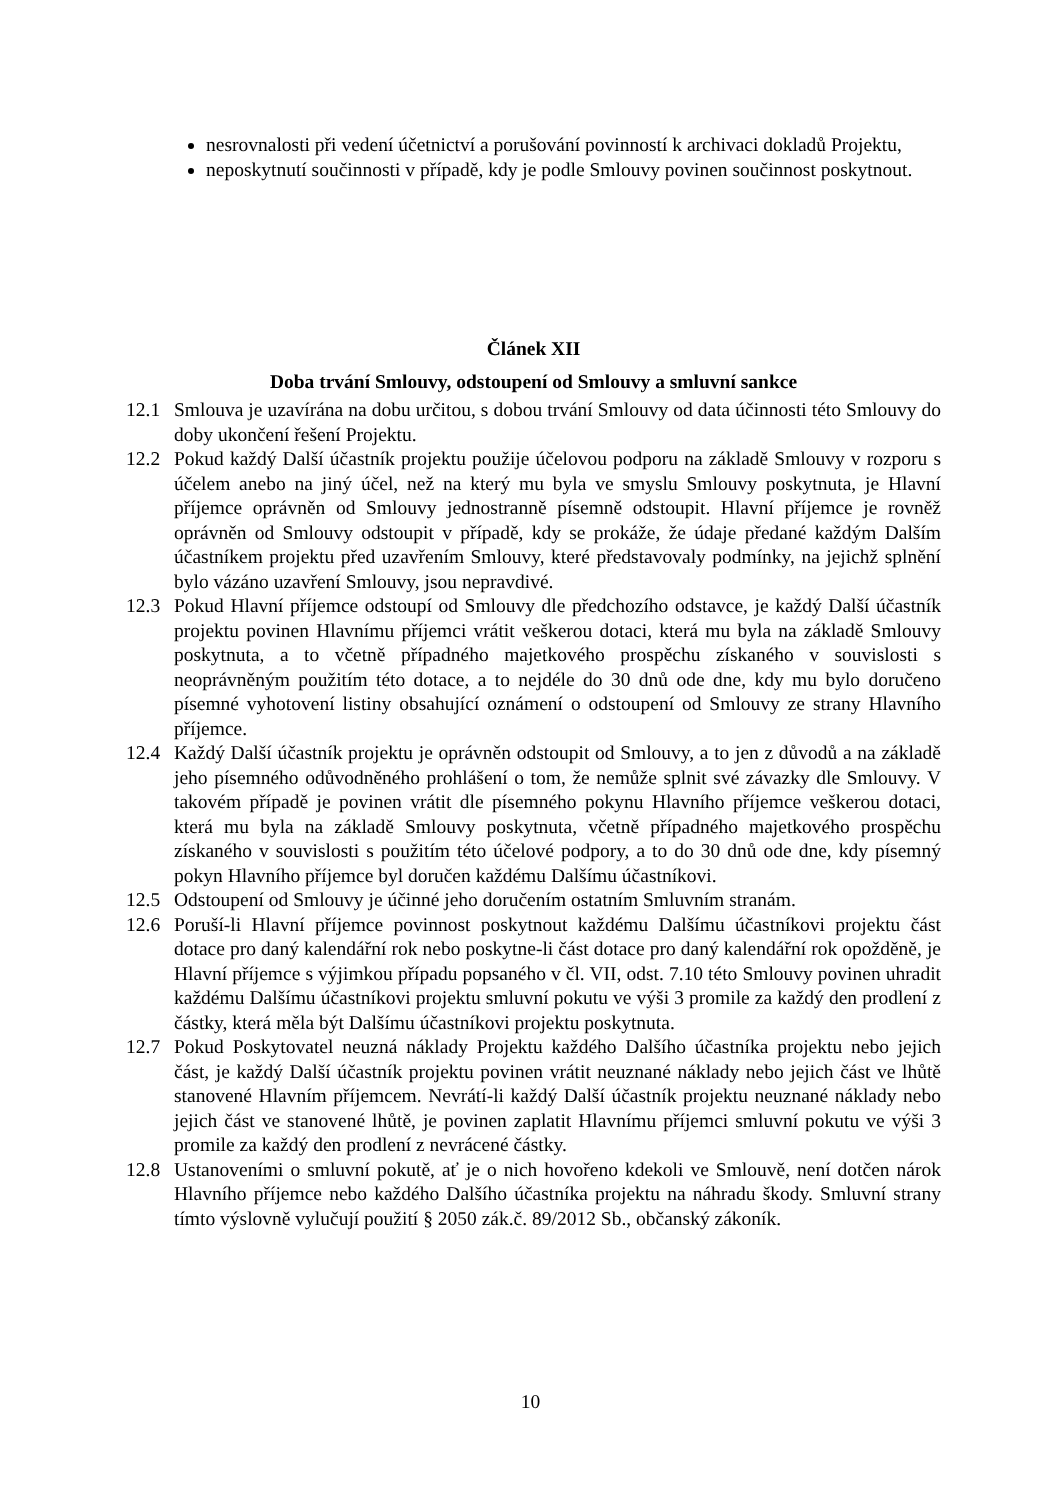nesrovnalosti při vedení účetnictví a porušování povinností k archivaci dokladů Projektu,
neposkytnutí součinnosti v případě, kdy je podle Smlouvy povinen součinnost poskytnout.
Článek XII
Doba trvání Smlouvy, odstoupení od Smlouvy a smluvní sankce
12.1 Smlouva je uzavírána na dobu určitou, s dobou trvání Smlouvy od data účinnosti této Smlouvy do doby ukončení řešení Projektu.
12.2 Pokud každý Další účastník projektu použije účelovou podporu na základě Smlouvy v rozporu s účelem anebo na jiný účel, než na který mu byla ve smyslu Smlouvy poskytnuta, je Hlavní příjemce oprávněn od Smlouvy jednostranně písemně odstoupit. Hlavní příjemce je rovněž oprávněn od Smlouvy odstoupit v případě, kdy se prokáže, že údaje předané každým Dalším účastníkem projektu před uzavřením Smlouvy, které představovaly podmínky, na jejichž splnění bylo vázáno uzavření Smlouvy, jsou nepravdivé.
12.3 Pokud Hlavní příjemce odstoupí od Smlouvy dle předchozího odstavce, je každý Další účastník projektu povinen Hlavnímu příjemci vrátit veškerou dotaci, která mu byla na základě Smlouvy poskytnuta, a to včetně případného majetkového prospěchu získaného v souvislosti s neoprávněným použitím této dotace, a to nejdéle do 30 dnů ode dne, kdy mu bylo doručeno písemné vyhotovení listiny obsahující oznámení o odstoupení od Smlouvy ze strany Hlavního příjemce.
12.4 Každý Další účastník projektu je oprávněn odstoupit od Smlouvy, a to jen z důvodů a na základě jeho písemného odůvodněného prohlášení o tom, že nemůže splnit své závazky dle Smlouvy. V takovém případě je povinen vrátit dle písemného pokynu Hlavního příjemce veškerou dotaci, která mu byla na základě Smlouvy poskytnuta, včetně případného majetkového prospěchu získaného v souvislosti s použitím této účelové podpory, a to do 30 dnů ode dne, kdy písemný pokyn Hlavního příjemce byl doručen každému Dalšímu účastníkovi.
12.5 Odstoupení od Smlouvy je účinné jeho doručením ostatním Smluvním stranám.
12.6 Poruší-li Hlavní příjemce povinnost poskytnout každému Dalšímu účastníkovi projektu část dotace pro daný kalendářní rok nebo poskytne-li část dotace pro daný kalendářní rok opožděně, je Hlavní příjemce s výjimkou případu popsaného v čl. VII, odst. 7.10 této Smlouvy povinen uhradit každému Dalšímu účastníkovi projektu smluvní pokutu ve výši 3 promile za každý den prodlení z částky, která měla být Dalšímu účastníkovi projektu poskytnuta.
12.7 Pokud Poskytovatel neuzná náklady Projektu každého Dalšího účastníka projektu nebo jejich část, je každý Další účastník projektu povinen vrátit neuznané náklady nebo jejich část ve lhůtě stanovené Hlavním příjemcem. Nevrátí-li každý Další účastník projektu neuznané náklady nebo jejich část ve stanovené lhůtě, je povinen zaplatit Hlavnímu příjemci smluvní pokutu ve výši 3 promile za každý den prodlení z nevrácené částky.
12.8 Ustanoveními o smluvní pokutě, ať je o nich hovořeno kdekoli ve Smlouvě, není dotčen nárok Hlavního příjemce nebo každého Dalšího účastníka projektu na náhradu škody. Smluvní strany tímto výslovně vylučují použití § 2050 zák.č. 89/2012 Sb., občanský zákoník.
10